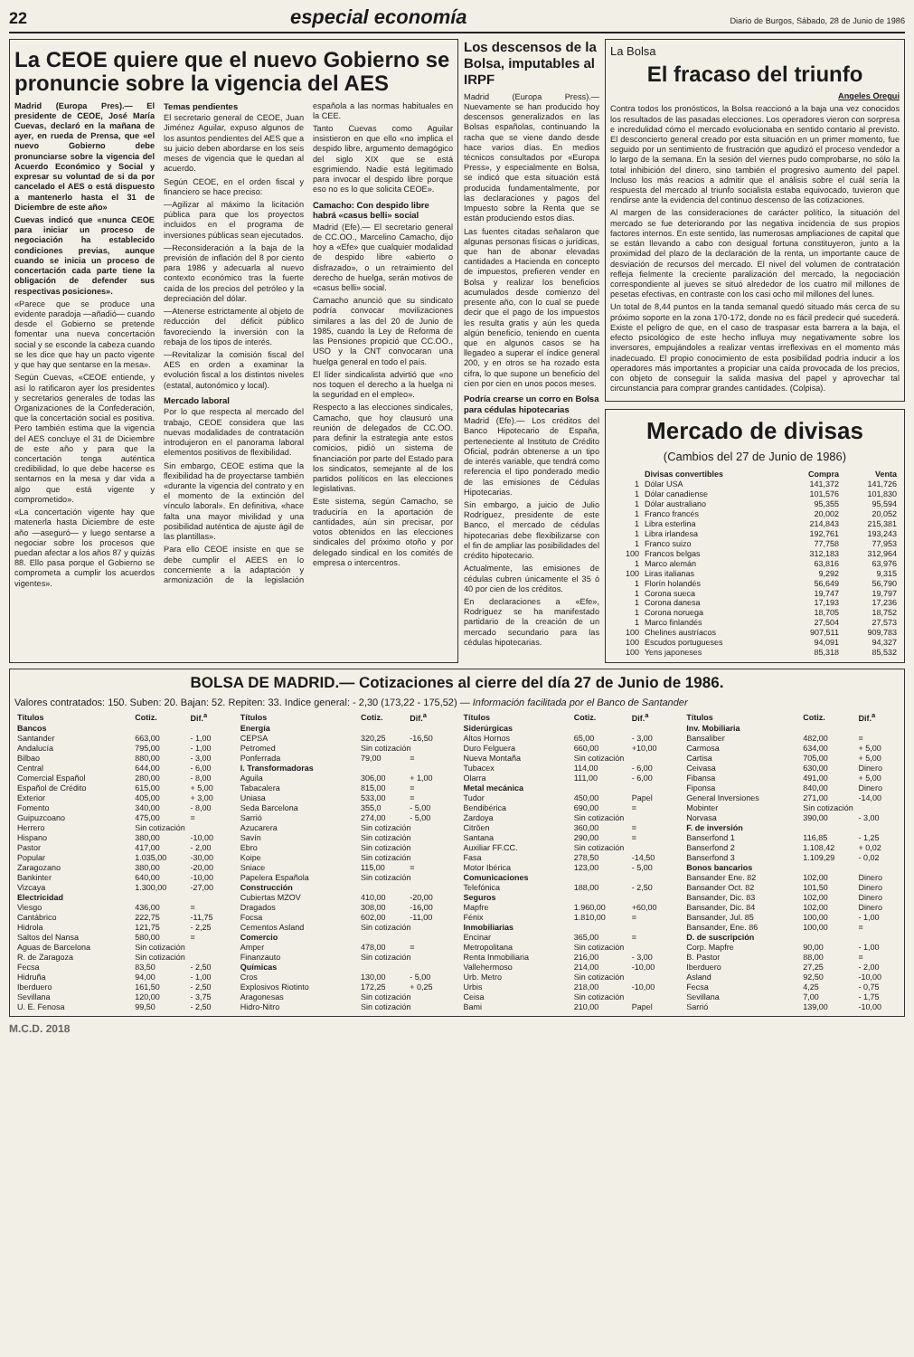22 especial economía Diario de Burgos, Sábado, 28 de Junio de 1986
La CEOE quiere que el nuevo Gobierno se pronuncie sobre la vigencia del AES
Madrid (Europa Pres).— El presidente de CEOE, José María Cuevas, declaró en la mañana de ayer, en rueda de Prensa, que «el nuevo Gobierno debe pronunciarse sobre la vigencia del Acuerdo Económico y Social y expresar su voluntad de si da por cancelado el AES o está dispuesto a mantenerlo hasta el 31 de Diciembre de este año»
Cuevas indicó que «nunca CEOE para iniciar un proceso de negociación ha establecido condiciones previas, aunque cuando se inicia un proceso de concertación cada parte tiene la obligación de defender sus respectivas posiciones».
«Parece que se produce una evidente paradoja —añadió— cuando desde el Gobierno se pretende fomentar una nueva concertación social y se esconde la cabeza cuando se les dice que hay un pacto vigente y que hay que sentarse en la mesa».
Según Cuevas, «CEOE entiende, y así lo ratificaron ayer los presidentes y secretarios generales de todas las Organizaciones de la Confederación, que la concertación social es positiva. Pero también estima que la vigencia del AES concluye el 31 de Diciembre de este año y para que la concertación tenga auténtica credibilidad, lo que debe hacerse es sentarnos en la mesa y dar vida a algo que está vigente y comprometido».
«La concertación vigente hay que matenerla hasta Diciembre de este año —aseguró— y luego sentarse a negociar sobre los procesos que puedan afectar a los años 87 y quizás 88. Ello pasa porque el Gobierno se comprometa a cumplir los acuerdos vigentes».
Temas pendientes
El secretario general de CEOE, Juan Jiménez Aguilar, expuso algunos de los asuntos pendientes del AES que a su juicio deben abordarse en los seis meses de vigencia que le quedan al acuerdo.
Según CEOE, en el orden fiscal y financiero se hace preciso:
—Agilizar al máximo la licitación pública para que los proyectos incluidos en el programa de inversiones públicas sean ejecutados.
—Reconsideración a la baja de la previsión de inflación del 8 por ciento para 1986 y adecuarla al nuevo contexto económico tras la fuerte caída de los precios del petróleo y la depreciación del dólar.
—Atenerse estrictamente al objeto de reducción del déficit público favoreciendo la inversión con la rebaja de los tipos de interés.
—Revitalizar la comisión fiscal del AES en orden a examinar la evolución fiscal a los distintos niveles (estatal, autonómico y local).
Mercado laboral
Por lo que respecta al mercado del trabajo, CEOE considera que las nuevas modalidades de contratación introdujeron en el panorama laboral elementos positivos de flexibilidad.
Sin embargo, CEOE estima que la flexibilidad ha de proyectarse también «durante la vigencia del contrato y en el momento de la extinción del vínculo laboral». En definitiva, «hace falta una mayor mivilidad y una posibilidad auténtica de ajuste ágil de las plantillas».
Para ello CEOE insiste en que se debe cumplir el AEES en lo concerniente a la adaptación y armonización de la legislación española a las normas habituales en la CEE.
Tanto Cuevas como Aguilar insistieron en que ello «no implica el despido libre, argumento demagógico del siglo XIX que se está esgrimiendo. Nadie está legitimado para invocar el despido libre porque eso no es lo que solicita CEOE».
Camacho: Con despido libre habrá «casus belli» social
Madrid (Efe).— El secretario general de CC.OO., Marcelino Camacho, dijo hoy a «Efe» que cualquier modalidad de despido libre «abierto o disfrazado», o un retraimiento del derecho de huelga, serán motivos de «casus belli» social.
Camacho anunció que su sindicato podría convocar movilizaciones similares a las del 20 de Junio de 1985, cuando la Ley de Reforma de las Pensiones propició que CC.OO., USO y la CNT convocaran una huelga general en todo el país.
El líder sindicalista advirtió que «no nos toquen el derecho a la huelga ni la seguridad en el empleo».
Respecto a las elecciones sindicales, Camacho, que hoy clausuró una reunión de delegados de CC.OO. para definir la estrategia ante estos comicios, pidió un sistema de financiación por parte del Estado para los sindicatos, semejante al de los partidos políticos en las elecciones legislativas.
Este sistema, según Camacho, se traduciría en la aportación de cantidades, aún sin precisar, por votos obtenidos en las elecciones sindicales del próximo otoño y por delegado sindical en los comités de empresa o intercentros.
Los descensos de la Bolsa, imputables al IRPF
Madrid (Europa Press).—Nuevamente se han producido hoy descensos generalizados en las Bolsas españolas, continuando la racha que se viene dando desde hace varios días. En medios técnicos consultados por «Europa Press», y especialmente en Bolsa, se indicó que esta situación está producida fundamentalmente, por las declaraciones y pagos del Impuesto sobre la Renta que se están produciendo estos días.
Las fuentes citadas señalaron que algunas personas físicas o jurídicas, que han de abonar elevadas cantidades a Hacienda en concepto de impuestos, prefieren vender en Bolsa y realizar los beneficios acumulados desde comienzo del presente año, con lo cual se puede decir que el pago de los impuestos les resulta gratis y aún les queda algún beneficio, teniendo en cuenta que en algunos casos se ha llegadeo a superar el índice general 200, y en otros se ha rozado esta cifra, lo que supone un beneficio del cien por cien en unos pocos meses.
Podría crearse un corro en Bolsa para cédulas hipotecarias
Madrid (Efe).— Los créditos del Banco Hipotecario de España, perteneciente al Instituto de Crédito Oficial, podrán obtenerse a un tipo de interés variable, que tendrá como referencia el tipo ponderado medio de las emisiones de Cédulas Hipotecarias.
Sin embargo, a juicio de Julio Rodríguez, presidente de este Banco, el mercado de cédulas hipotecarias debe flexibilizarse con el fin de ampliar las posibilidades del crédito hipotecario.
Actualmente, las emisiones de cédulas cubren únicamente el 35 ó 40 por cien de los créditos.
En declaraciones a «Efe», Rodríguez se ha manifestado partidario de la creación de un mercado secundario para las cédulas hipotecarias.
La Bolsa
El fracaso del triunfo
Angeles Oregui
Contra todos los pronósticos, la Bolsa reaccionó a la baja una vez conocidos los resultados de las pasadas elecciones. Los operadores vieron con sorpresa e incredulidad cómo el mercado evolucionaba en sentido contario al previsto. El desconcierto general creado por esta situación en un primer momento, fue seguido por un sentimiento de frustración que agudizó el proceso vendedor a lo largo de la semana. En la sesión del viernes pudo comprobarse, no sólo la total inhibición del dinero, sino también el progresivo aumento del papel. Incluso los más reacios a admitir que el análisis sobre el cuál sería la respuesta del mercado al triunfo socialista estaba equivocado, tuvieron que rendirse ante la evidencia del continuo descenso de las cotizaciones.
Al margen de las consideraciones de carácter político, la situación del mercado se fue deteriorando por las negativa incidencia de sus propios factores internos. En este sentido, las numerosas ampliaciones de capital que se están llevando a cabo con desigual fortuna constituyeron, junto a la proximidad del plazo de la declaración de la renta, un importante cauce de desviación de recursos del mercado. El nivel del volumen de contratación refleja fielmente la creciente paralización del mercado, la negociación correspondiente al jueves se situó alrededor de los cuatro mil millones de pesetas efectivas, en contraste con los casi ocho mil millones del lunes.
Un total de 8,44 puntos en la tanda semanal quedó situado más cerca de su próximo soporte en la zona 170-172, donde no es fácil predecir qué sucederá. Existe el peligro de que, en el caso de traspasar esta barrera a la baja, el efecto psicológico de este hecho influya muy negativamente sobre los inversores, empujándoles a realizar ventas irreflexivas en el momento más inadecuado. El propio conocimiento de esta posibilidad podría inducir a los operadores más importantes a propiciar una caída provocada de los precios, con objeto de conseguir la salida masiva del papel y aprovechar tal circunstancia para comprar grandes cantidades. (Colpisa).
Mercado de divisas
(Cambios del 27 de Junio de 1986)
| | Divisas convertibles | Compra | Venta |
| --- | --- | --- | --- |
| 1 | Dólar USA | 141,372 | 141,726 |
| 1 | Dólar canadiense | 101,576 | 101,830 |
| 1 | Dólar australiano | 95,355 | 95,594 |
| 1 | Franco francés | 20,002 | 20,052 |
| 1 | Libra esterlina | 214,843 | 215,381 |
| 1 | Libra irlandesa | 192,761 | 193,243 |
| 1 | Franco suizo | 77,758 | 77,953 |
| 100 | Francos belgas | 312,183 | 312,964 |
| 1 | Marco alemán | 63,816 | 63,976 |
| 100 | Liras italianas | 9,292 | 9,315 |
| 1 | Florín holandés | 56,649 | 56,790 |
| 1 | Corona sueca | 19,747 | 19,797 |
| 1 | Corona danesa | 17,193 | 17,236 |
| 1 | Corona noruega | 18,705 | 18,752 |
| 1 | Marco finlandés | 27,504 | 27,573 |
| 100 | Chelines austríacos | 907,511 | 909,783 |
| 100 | Escudos portugueses | 94,091 | 94,327 |
| 100 | Yens japoneses | 85,318 | 85,532 |
BOLSA DE MADRID.— Cotizaciones al cierre del día 27 de Junio de 1986.
Valores contratados: 150. Suben: 20. Bajan: 52. Repiten: 33. Indice general: - 2,30 (173,22 - 175,52) — Información facilitada por el Banco de Santander
| Títulos | Cotiz. | Dif.<sup>a</sup> |
| --- | --- | --- |
| Bancos | | |
| Santander | 663,00 | - 1,00 |
| Andalucía | 795,00 | - 1,00 |
| Bilbao | 880,00 | - 3,00 |
| Central | 644,00 | - 6,00 |
| Comercial Español | 280,00 | - 8,00 |
| Español de Crédito | 615,00 | + 5,00 |
| Exterior | 405,00 | + 3,00 |
| Fomento | 340,00 | - 8,00 |
| Guipuzcoano | 475,00 | = |
| Herrero | Sin cotización | |
| Hispano | 380,00 | -10,00 |
| Pastor | 417,00 | - 2,00 |
| Popular | 1.035,00 | -30,00 |
| Zaragozano | 380,00 | -20,00 |
| Bankinter | 640,00 | -10,00 |
| Vizcaya | 1.300,00 | -27,00 |
| Electricidad | | |
| Viesgo | 436,00 | = |
| Cantábrico | 222,75 | -11,75 |
| Hidrola | 121,75 | - 2,25 |
| Saltos del Nansa | 580,00 | = |
| Aguas de Barcelona | Sin cotización | |
| R. de Zaragoza | Sin cotización | |
| Fecsa | 83,50 | - 2,50 |
| Hidruña | 94,00 | - 1,00 |
| Iberduero | 161,50 | - 2,50 |
| Sevillana | 120,00 | - 3,75 |
| U. E. Fenosa | 99,50 | - 2,50 |
| Títulos | Cotiz. | Dif.<sup>a</sup> |
| --- | --- | --- |
| Energía | | |
| CEPSA | 320,25 | -16,50 |
| Petromed | Sin cotización | |
| Ponferrada | 79,00 | = |
| I. Transformadoras | | |
| Aguila | 306,00 | + 1,00 |
| Tabacalera | 815,00 | = |
| Uniasa | 533,00 | = |
| Seda Barcelona | 355,0 | - 5,00 |
| Sarrió | 274,00 | - 5,00 |
| Azucarera | Sin cotización | |
| Savín | Sin cotización | |
| Ebro | Sin cotización | |
| Koipe | Sin cotización | |
| Sniace | 115,00 | = |
| Papelera Española | Sin cotización | |
| Construcción | | |
| Cubiertas MZOV | 410,00 | -20,00 |
| Dragados | 308,00 | -16,00 |
| Focsa | 602,00 | -11,00 |
| Cementos Asland | Sin cotización | |
| Comercio | | |
| Amper | 478,00 | = |
| Finanzauto | Sin cotización | |
| Químicas | | |
| Cros | 130,00 | - 5,00 |
| Explosivos Riotinto | 172,25 | + 0,25 |
| Aragonesas | Sin cotización | |
| Hidro-Nitro | Sin cotización | |
| Títulos | Cotiz. | Dif.<sup>a</sup> |
| --- | --- | --- |
| Siderúrgicas | | |
| Altos Hornos | 65,00 | - 3,00 |
| Duro Felguera | 660,00 | +10,00 |
| Nueva Montaña | Sin cotización | |
| Tubacex | 114,00 | - 6,00 |
| Olarra | 111,00 | - 6,00 |
| Metal mecánica | | |
| Tudor | 450,00 | Papel |
| Bendibérica | 690,00 | = |
| Zardoya | Sin cotización | |
| Citröen | 360,00 | = |
| Santana | 290,00 | = |
| Auxiliar FF.CC. | Sin cotización | |
| Fasa | 278,50 | -14,50 |
| Motor Ibérica | 123,00 | - 5,00 |
| Comunicaciones | | |
| Telefónica | 188,00 | - 2,50 |
| Seguros | | |
| Mapfre | 1.960,00 | +60,00 |
| Fénix | 1.810,00 | = |
| Inmobiliarias | | |
| Encinar | 365,00 | = |
| Metropolitana | Sin cotización | |
| Renta Inmobiliaria | 216,00 | - 3,00 |
| Vallehermoso | 214,00 | -10,00 |
| Urb. Metro | Sin cotización | |
| Urbis | 218,00 | -10,00 |
| Ceisa | Sin cotización | |
| Bami | 210,00 | Papel |
| Títulos | Cotiz. | Dif.<sup>a</sup> |
| --- | --- | --- |
| Inv. Mobiliaria | | |
| Bansaliber | 482,00 | = |
| Carmosa | 634,00 | + 5,00 |
| Cartisa | 705,00 | + 5,00 |
| Ceivasa | 630,00 | Dinero |
| Fibansa | 491,00 | + 5,00 |
| Fiponsa | 840,00 | Dinero |
| General Inversiones | 271,00 | -14,00 |
| Mobinter | Sin cotización | |
| Norvasa | 390,00 | - 3,00 |
| F. de inversión | | |
| Banserfond 1 | 116,85 | - 1,25 |
| Banserfond 2 | 1.108,42 | + 0,02 |
| Banserfond 3 | 1.109,29 | - 0,02 |
| Bonos bancarios | | |
| Bansander Ene. 82 | 102,00 | Dinero |
| Bansander Oct. 82 | 101,50 | Dinero |
| Bansander, Dic. 83 | 102,00 | Dinero |
| Bansander, Dic. 84 | 102,00 | Dinero |
| Bansander, Jul. 85 | 100,00 | - 1,00 |
| Bansander, Ene. 86 | 100,00 | = |
| D. de suscripción | | |
| Corp. Mapfre | 90,00 | - 1,00 |
| B. Pastor | 88,00 | = |
| Iberduero | 27,25 | - 2,00 |
| Asland | 92,50 | -10,00 |
| Fecsa | 4,25 | - 0,75 |
| Sevillana | 7,00 | - 1,75 |
| Sarrió | 139,00 | -10,00 |
M.C.D. 2018